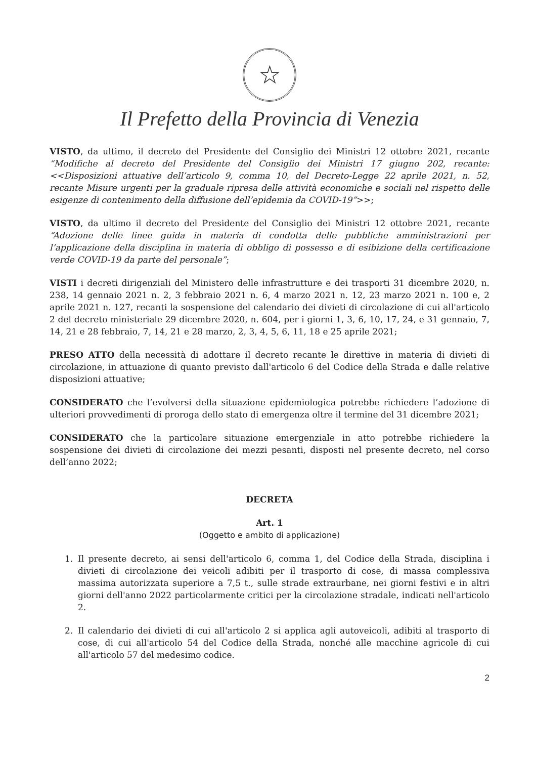☆
Il Prefetto della Provincia di Venezia
VISTO, da ultimo, il decreto del Presidente del Consiglio dei Ministri 12 ottobre 2021, recante “Modifiche al decreto del Presidente del Consiglio dei Ministri 17 giugno 202, recante: <<Disposizioni attuative dell’articolo 9, comma 10, del Decreto-Legge 22 aprile 2021, n. 52, recante Misure urgenti per la graduale ripresa delle attività economiche e sociali nel rispetto delle esigenze di contenimento della diffusione dell’epidemia da COVID-19”>>;
VISTO, da ultimo il decreto del Presidente del Consiglio dei Ministri 12 ottobre 2021, recante “Adozione delle linee guida in materia di condotta delle pubbliche amministrazioni per l’applicazione della disciplina in materia di obbligo di possesso e di esibizione della certificazione verde COVID-19 da parte del personale”;
VISTI i decreti dirigenziali del Ministero delle infrastrutture e dei trasporti 31 dicembre 2020, n. 238, 14 gennaio 2021 n. 2, 3 febbraio 2021 n. 6, 4 marzo 2021 n. 12, 23 marzo 2021 n. 100 e, 2 aprile 2021 n. 127, recanti la sospensione del calendario dei divieti di circolazione di cui all'articolo 2 del decreto ministeriale 29 dicembre 2020, n. 604, per i giorni 1, 3, 6, 10, 17, 24, e 31 gennaio, 7, 14, 21 e 28 febbraio, 7, 14, 21 e 28 marzo, 2, 3, 4, 5, 6, 11, 18 e 25 aprile 2021;
PRESO ATTO della necessità di adottare il decreto recante le direttive in materia di divieti di circolazione, in attuazione di quanto previsto dall'articolo 6 del Codice della Strada e dalle relative disposizioni attuative;
CONSIDERATO che l’evolversi della situazione epidemiologica potrebbe richiedere l’adozione di ulteriori provvedimenti di proroga dello stato di emergenza oltre il termine del 31 dicembre 2021;
CONSIDERATO che la particolare situazione emergenziale in atto potrebbe richiedere la sospensione dei divieti di circolazione dei mezzi pesanti, disposti nel presente decreto, nel corso dell’anno 2022;
DECRETA
Art. 1
(Oggetto e ambito di applicazione)
1. Il presente decreto, ai sensi dell'articolo 6, comma 1, del Codice della Strada, disciplina i divieti di circolazione dei veicoli adibiti per il trasporto di cose, di massa complessiva massima autorizzata superiore a 7,5 t., sulle strade extraurbane, nei giorni festivi e in altri giorni dell'anno 2022 particolarmente critici per la circolazione stradale, indicati nell'articolo 2.
2. Il calendario dei divieti di cui all'articolo 2 si applica agli autoveicoli, adibiti al trasporto di cose, di cui all'articolo 54 del Codice della Strada, nonché alle macchine agricole di cui all'articolo 57 del medesimo codice.
2